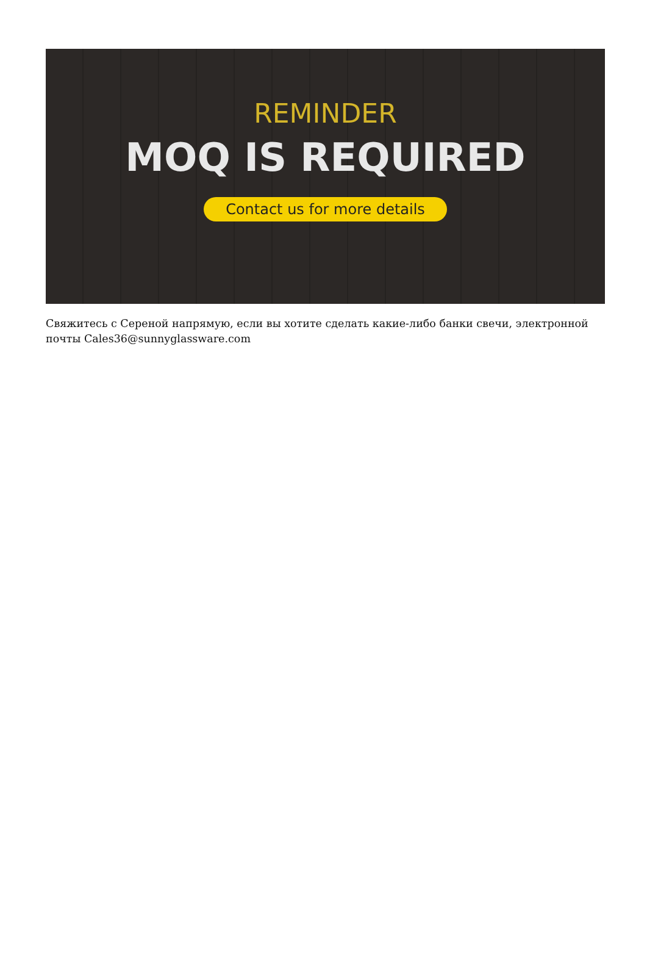REMINDER
MOQ IS REQUIRED
Contact us for more details
Свяжитесь с Сереной напрямую, если вы хотите сделать какие-либо банки свечи, электронной почты Cales36@sunnyglassware.com